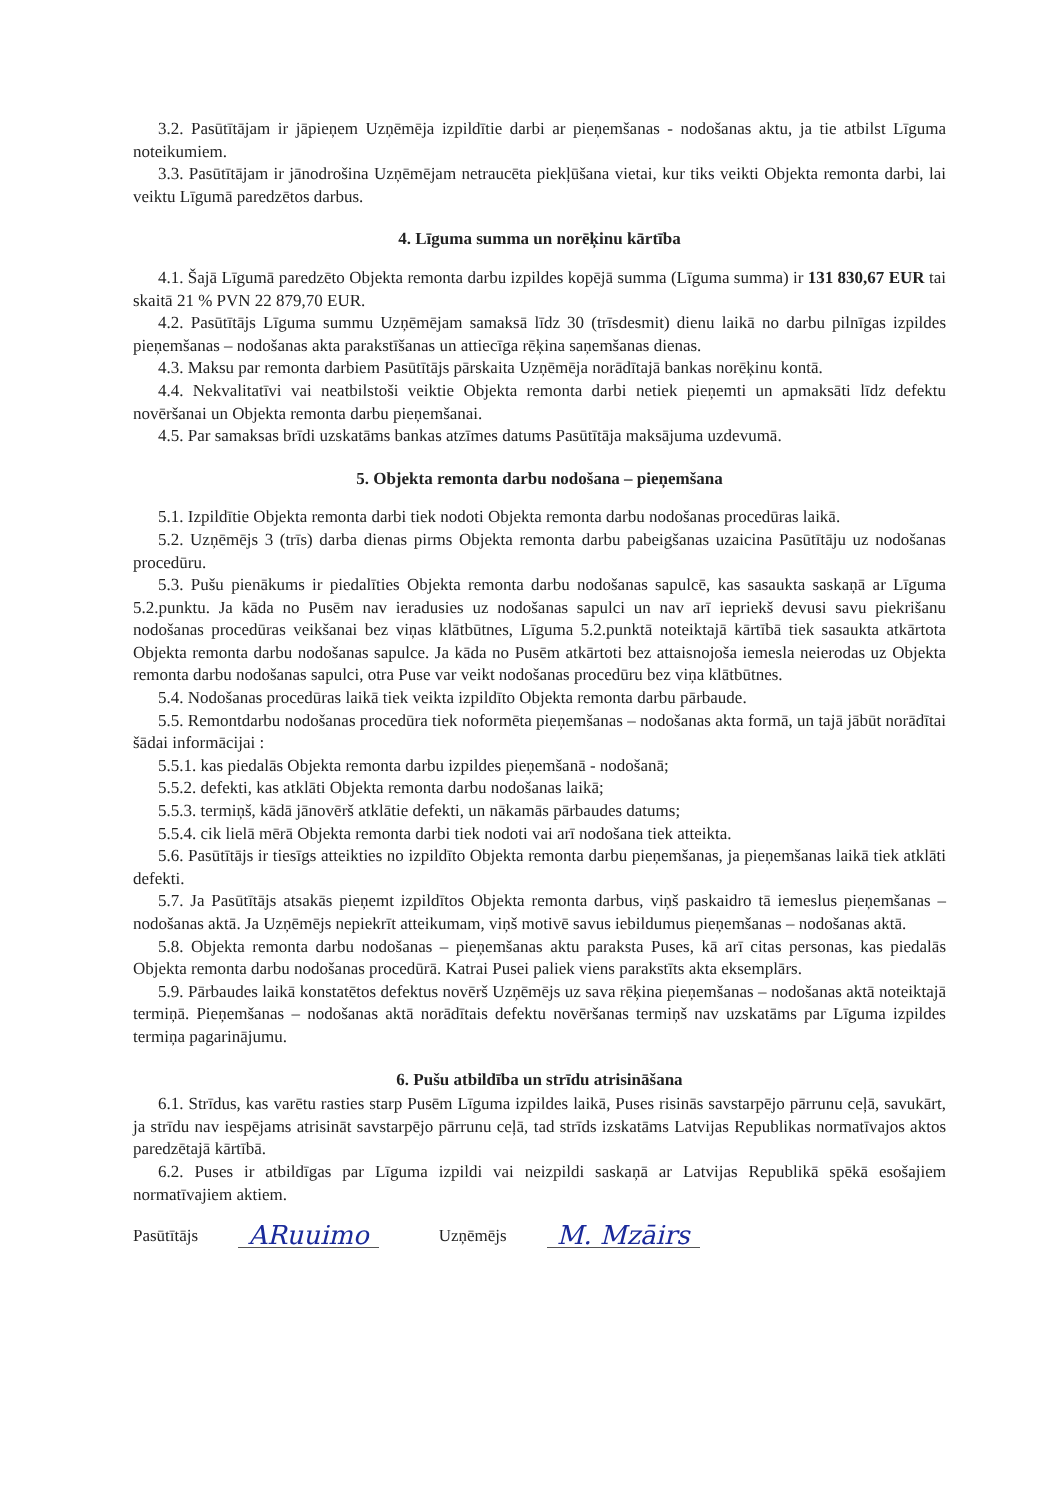3.2. Pasūtītājam ir jāpieņem Uzņēmēja izpildītie darbi ar pieņemšanas - nodošanas aktu, ja tie atbilst Līguma noteikumiem.
3.3. Pasūtītājam ir jānodrošina Uzņēmējam netraucēta piekļūšana vietai, kur tiks veikti Objekta remonta darbi, lai veiktu Līgumā paredzētos darbus.
4. Līguma summa un norēķinu kārtība
4.1. Šajā Līgumā paredzēto Objekta remonta darbu izpildes kopējā summa (Līguma summa) ir 131 830,67 EUR tai skaitā 21 % PVN 22 879,70 EUR.
4.2. Pasūtītājs Līguma summu Uzņēmējam samaksā līdz 30 (trīsdesmit) dienu laikā no darbu pilnīgas izpildes pieņemšanas – nodošanas akta parakstīšanas un attiecīga rēķina saņemšanas dienas.
4.3. Maksu par remonta darbiem Pasūtītājs pārskaita Uzņēmēja norādītajā bankas norēķinu kontā.
4.4. Nekvalitatīvi vai neatbilstoši veiktie Objekta remonta darbi netiek pieņemti un apmaksāti līdz defektu novēršanai un Objekta remonta darbu pieņemšanai.
4.5. Par samaksas brīdi uzskatāms bankas atzīmes datums Pasūtītāja maksājuma uzdevumā.
5. Objekta remonta darbu nodošana – pieņemšana
5.1. Izpildītie Objekta remonta darbi tiek nodoti Objekta remonta darbu nodošanas procedūras laikā.
5.2. Uzņēmējs 3 (trīs) darba dienas pirms Objekta remonta darbu pabeigšanas uzaicina Pasūtītāju uz nodošanas procedūru.
5.3. Pušu pienākums ir piedalīties Objekta remonta darbu nodošanas sapulcē, kas sasaukta saskaņā ar Līguma 5.2.punktu. Ja kāda no Pusēm nav ieradusies uz nodošanas sapulci un nav arī iepriekš devusi savu piekrišanu nodošanas procedūras veikšanai bez viņas klātbūtnes, Līguma 5.2.punktā noteiktajā kārtībā tiek sasaukta atkārtota Objekta remonta darbu nodošanas sapulce. Ja kāda no Pusēm atkārtoti bez attaisnojoša iemesla neierodas uz Objekta remonta darbu nodošanas sapulci, otra Puse var veikt nodošanas procedūru bez viņa klātbūtnes.
5.4. Nodošanas procedūras laikā tiek veikta izpildīto Objekta remonta darbu pārbaude.
5.5. Remontdarbu nodošanas procedūra tiek noformēta pieņemšanas – nodošanas akta formā, un tajā jābūt norādītai šādai informācijai :
5.5.1. kas piedalās Objekta remonta darbu izpildes pieņemšanā - nodošanā;
5.5.2. defekti, kas atklāti Objekta remonta darbu nodošanas laikā;
5.5.3. termiņš, kādā jānovērš atklātie defekti, un nākamās pārbaudes datums;
5.5.4. cik lielā mērā Objekta remonta darbi tiek nodoti vai arī nodošana tiek atteikta.
5.6. Pasūtītājs ir tiesīgs atteikties no izpildīto Objekta remonta darbu pieņemšanas, ja pieņemšanas laikā tiek atklāti defekti.
5.7. Ja Pasūtītājs atsakās pieņemt izpildītos Objekta remonta darbus, viņš paskaidro tā iemeslus pieņemšanas – nodošanas aktā. Ja Uzņēmējs nepiekrīt atteikumam, viņš motivē savus iebildumus pieņemšanas – nodošanas aktā.
5.8. Objekta remonta darbu nodošanas – pieņemšanas aktu paraksta Puses, kā arī citas personas, kas piedalās Objekta remonta darbu nodošanas procedūrā. Katrai Pusei paliek viens parakstīts akta eksemplārs.
5.9. Pārbaudes laikā konstatētos defektus novērš Uzņēmējs uz sava rēķina pieņemšanas – nodošanas aktā noteiktajā termiņā. Pieņemšanas – nodošanas aktā norādītais defektu novēršanas termiņš nav uzskatāms par Līguma izpildes termiņa pagarinājumu.
6. Pušu atbildība un strīdu atrisināšana
6.1. Strīdus, kas varētu rasties starp Pusēm Līguma izpildes laikā, Puses risinās savstarpējo pārrunu ceļā, savukārt, ja strīdu nav iespējams atrisināt savstarpējo pārrunu ceļā, tad strīds izskatāms Latvijas Republikas normatīvajos aktos paredzētajā kārtībā.
6.2. Puses ir atbildīgas par Līguma izpildi vai neizpildi saskaņā ar Latvijas Republikā spēkā esošajiem normatīvajiem aktiem.
Pasūtītājs ARuuimo Uzņēmējs M. Mzāirs